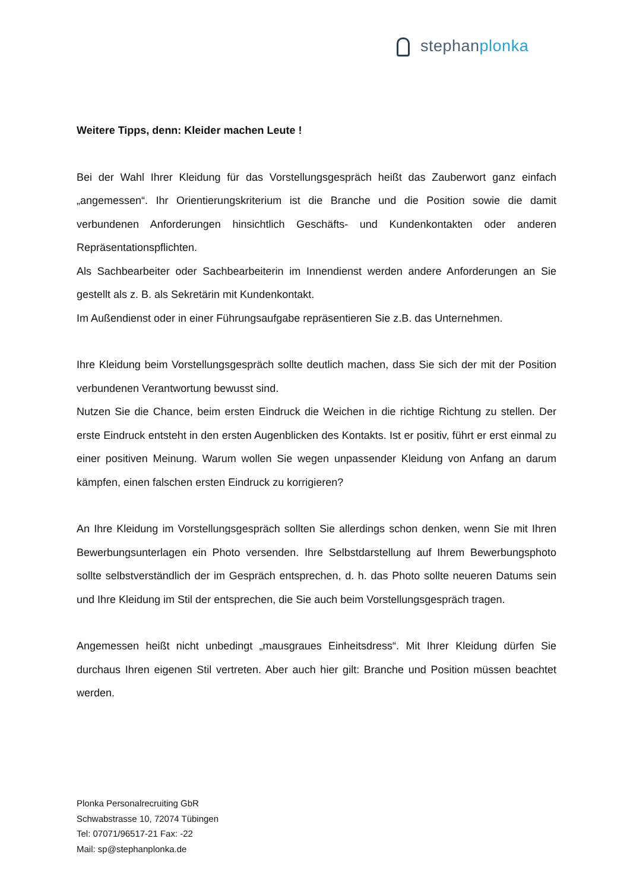stephanplonka
Weitere Tipps, denn: Kleider machen Leute !
Bei der Wahl Ihrer Kleidung für das Vorstellungsgespräch heißt das Zauberwort ganz einfach „angemessen“. Ihr Orientierungskriterium ist die Branche und die Position sowie die damit verbundenen Anforderungen hinsichtlich Geschäfts- und Kundenkontakten oder anderen Repräsentationspflichten.
Als Sachbearbeiter oder Sachbearbeiterin im Innendienst werden andere Anforderungen an Sie gestellt als z. B. als Sekretärin mit Kundenkontakt.
Im Außendienst oder in einer Führungsaufgabe repräsentieren Sie z.B. das Unternehmen.
Ihre Kleidung beim Vorstellungsgespräch sollte deutlich machen, dass Sie sich der mit der Position verbundenen Verantwortung bewusst sind.
Nutzen Sie die Chance, beim ersten Eindruck die Weichen in die richtige Richtung zu stellen. Der erste Eindruck entsteht in den ersten Augenblicken des Kontakts. Ist er positiv, führt er erst einmal zu einer positiven Meinung. Warum wollen Sie wegen unpassender Kleidung von Anfang an darum kämpfen, einen falschen ersten Eindruck zu korrigieren?
An Ihre Kleidung im Vorstellungsgespräch sollten Sie allerdings schon denken, wenn Sie mit Ihren Bewerbungsunterlagen ein Photo versenden. Ihre Selbstdarstellung auf Ihrem Bewerbungsphoto sollte selbstverständlich der im Gespräch entsprechen, d. h. das Photo sollte neueren Datums sein und Ihre Kleidung im Stil der entsprechen, die Sie auch beim Vorstellungsgespräch tragen.
Angemessen heißt nicht unbedingt „mausgraues Einheitsdress“. Mit Ihrer Kleidung dürfen Sie durchaus Ihren eigenen Stil vertreten. Aber auch hier gilt: Branche und Position müssen beachtet werden.
Plonka Personalrecruiting GbR
Schwabstrasse 10, 72074 Tübingen
Tel: 07071/96517-21 Fax: -22
Mail: sp@stephanplonka.de